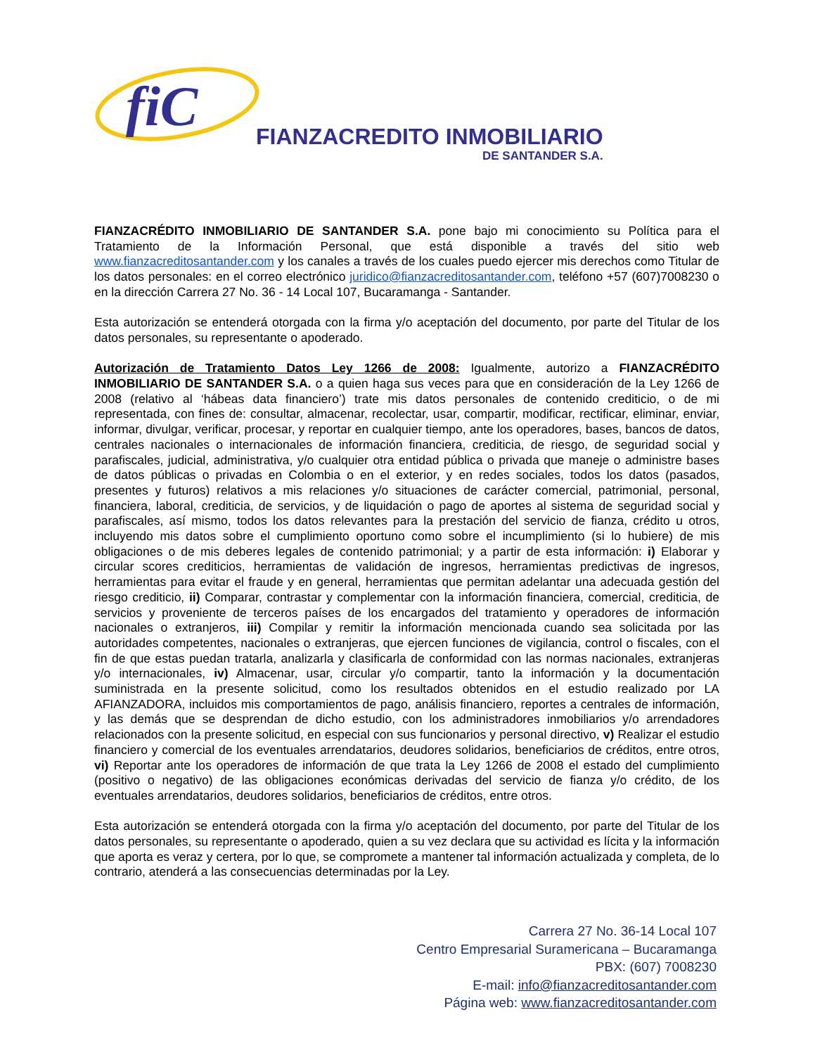fiC
FIANZACREDITO INMOBILIARIO
DE SANTANDER S.A.
FIANZACRÉDITO INMOBILIARIO DE SANTANDER S.A. pone bajo mi conocimiento su Política para el Tratamiento de la Información Personal, que está disponible a través del sitio web www.fianzacreditosantander.com y los canales a través de los cuales puedo ejercer mis derechos como Titular de los datos personales: en el correo electrónico juridico@fianzacreditosantander.com, teléfono +57 (607)7008230 o en la dirección Carrera 27 No. 36 - 14 Local 107, Bucaramanga - Santander.
Esta autorización se entenderá otorgada con la firma y/o aceptación del documento, por parte del Titular de los datos personales, su representante o apoderado.
Autorización de Tratamiento Datos Ley 1266 de 2008: Igualmente, autorizo a FIANZACRÉDITO INMOBILIARIO DE SANTANDER S.A. o a quien haga sus veces para que en consideración de la Ley 1266 de 2008 (relativo al ‘hábeas data financiero’) trate mis datos personales de contenido crediticio, o de mi representada, con fines de: consultar, almacenar, recolectar, usar, compartir, modificar, rectificar, eliminar, enviar, informar, divulgar, verificar, procesar, y reportar en cualquier tiempo, ante los operadores, bases, bancos de datos, centrales nacionales o internacionales de información financiera, crediticia, de riesgo, de seguridad social y parafiscales, judicial, administrativa, y/o cualquier otra entidad pública o privada que maneje o administre bases de datos públicas o privadas en Colombia o en el exterior, y en redes sociales, todos los datos (pasados, presentes y futuros) relativos a mis relaciones y/o situaciones de carácter comercial, patrimonial, personal, financiera, laboral, crediticia, de servicios, y de liquidación o pago de aportes al sistema de seguridad social y parafiscales, así mismo, todos los datos relevantes para la prestación del servicio de fianza, crédito u otros, incluyendo mis datos sobre el cumplimiento oportuno como sobre el incumplimiento (si lo hubiere) de mis obligaciones o de mis deberes legales de contenido patrimonial; y a partir de esta información: i) Elaborar y circular scores crediticios, herramientas de validación de ingresos, herramientas predictivas de ingresos, herramientas para evitar el fraude y en general, herramientas que permitan adelantar una adecuada gestión del riesgo crediticio, ii) Comparar, contrastar y complementar con la información financiera, comercial, crediticia, de servicios y proveniente de terceros países de los encargados del tratamiento y operadores de información nacionales o extranjeros, iii) Compilar y remitir la información mencionada cuando sea solicitada por las autoridades competentes, nacionales o extranjeras, que ejercen funciones de vigilancia, control o fiscales, con el fin de que estas puedan tratarla, analizarla y clasificarla de conformidad con las normas nacionales, extranjeras y/o internacionales, iv) Almacenar, usar, circular y/o compartir, tanto la información y la documentación suministrada en la presente solicitud, como los resultados obtenidos en el estudio realizado por LA AFIANZADORA, incluidos mis comportamientos de pago, análisis financiero, reportes a centrales de información, y las demás que se desprendan de dicho estudio, con los administradores inmobiliarios y/o arrendadores relacionados con la presente solicitud, en especial con sus funcionarios y personal directivo, v) Realizar el estudio financiero y comercial de los eventuales arrendatarios, deudores solidarios, beneficiarios de créditos, entre otros, vi) Reportar ante los operadores de información de que trata la Ley 1266 de 2008 el estado del cumplimiento (positivo o negativo) de las obligaciones económicas derivadas del servicio de fianza y/o crédito, de los eventuales arrendatarios, deudores solidarios, beneficiarios de créditos, entre otros.
Esta autorización se entenderá otorgada con la firma y/o aceptación del documento, por parte del Titular de los datos personales, su representante o apoderado, quien a su vez declara que su actividad es lícita y la información que aporta es veraz y certera, por lo que, se compromete a mantener tal información actualizada y completa, de lo contrario, atenderá a las consecuencias determinadas por la Ley.
Carrera 27 No. 36-14 Local 107
Centro Empresarial Suramericana – Bucaramanga
PBX: (607) 7008230
E-mail: info@fianzacreditosantander.com
Página web: www.fianzacreditosantander.com